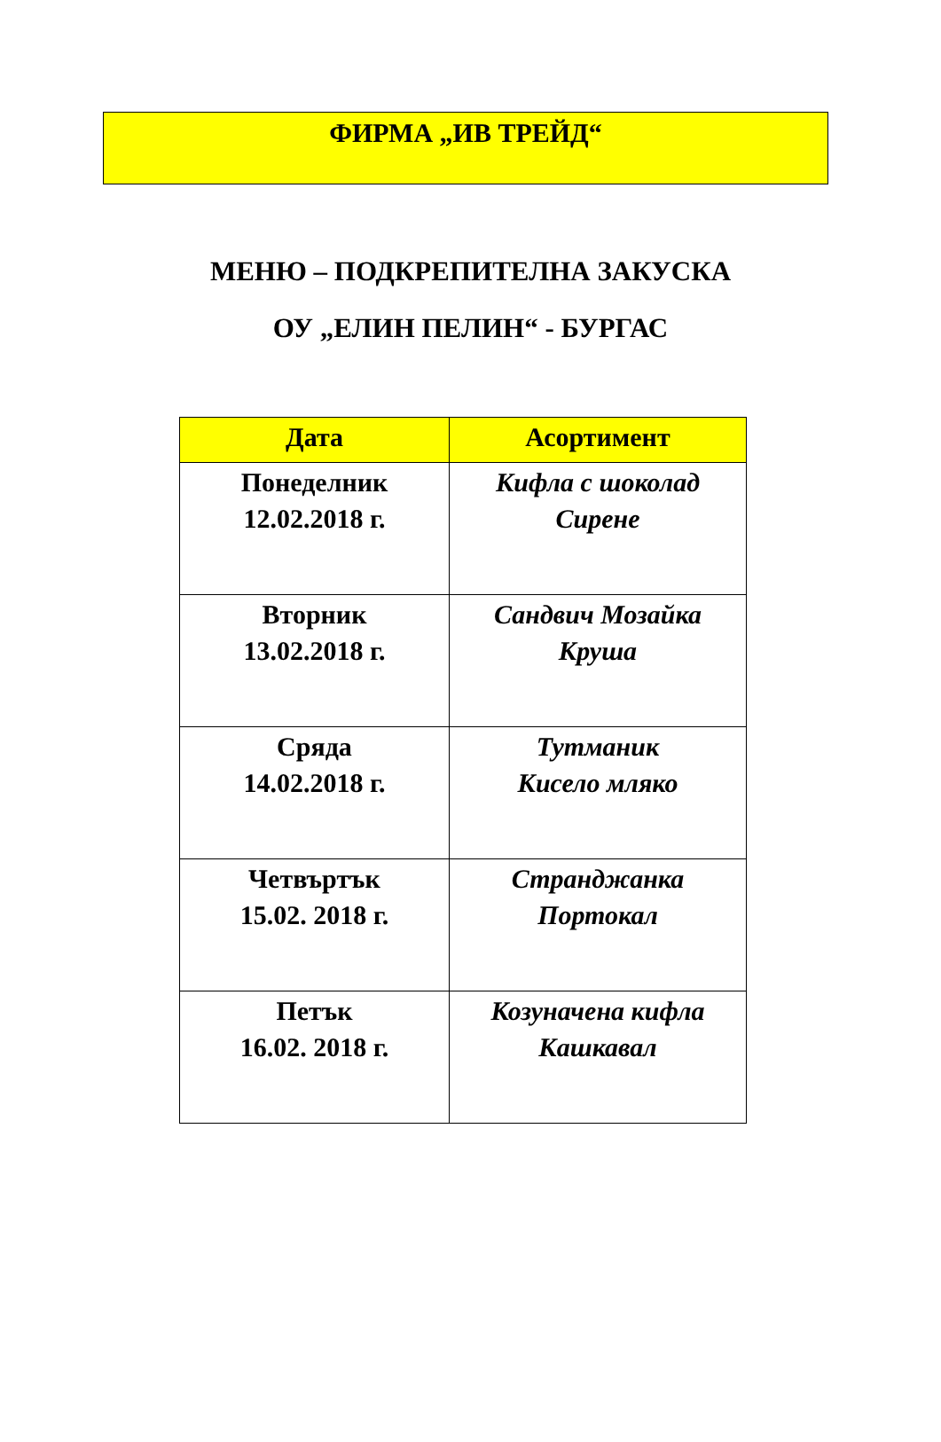ФИРМА „ИВ ТРЕЙД“
МЕНЮ – ПОДКРЕПИТЕЛНА ЗАКУСКА
ОУ „ЕЛИН ПЕЛИН“ - БУРГАС
| Дата | Асортимент |
| --- | --- |
| Понеделник 12.02.2018 г. | Кифла с шоколад Сирене |
| Вторник 13.02.2018 г. | Сандвич Мозайка Круша |
| Сряда 14.02.2018 г. | Тутманик Кисело мляко |
| Четвъртък 15.02. 2018 г. | Странджанка Портокал |
| Петък 16.02. 2018 г. | Козуначена кифла Кашкавал |